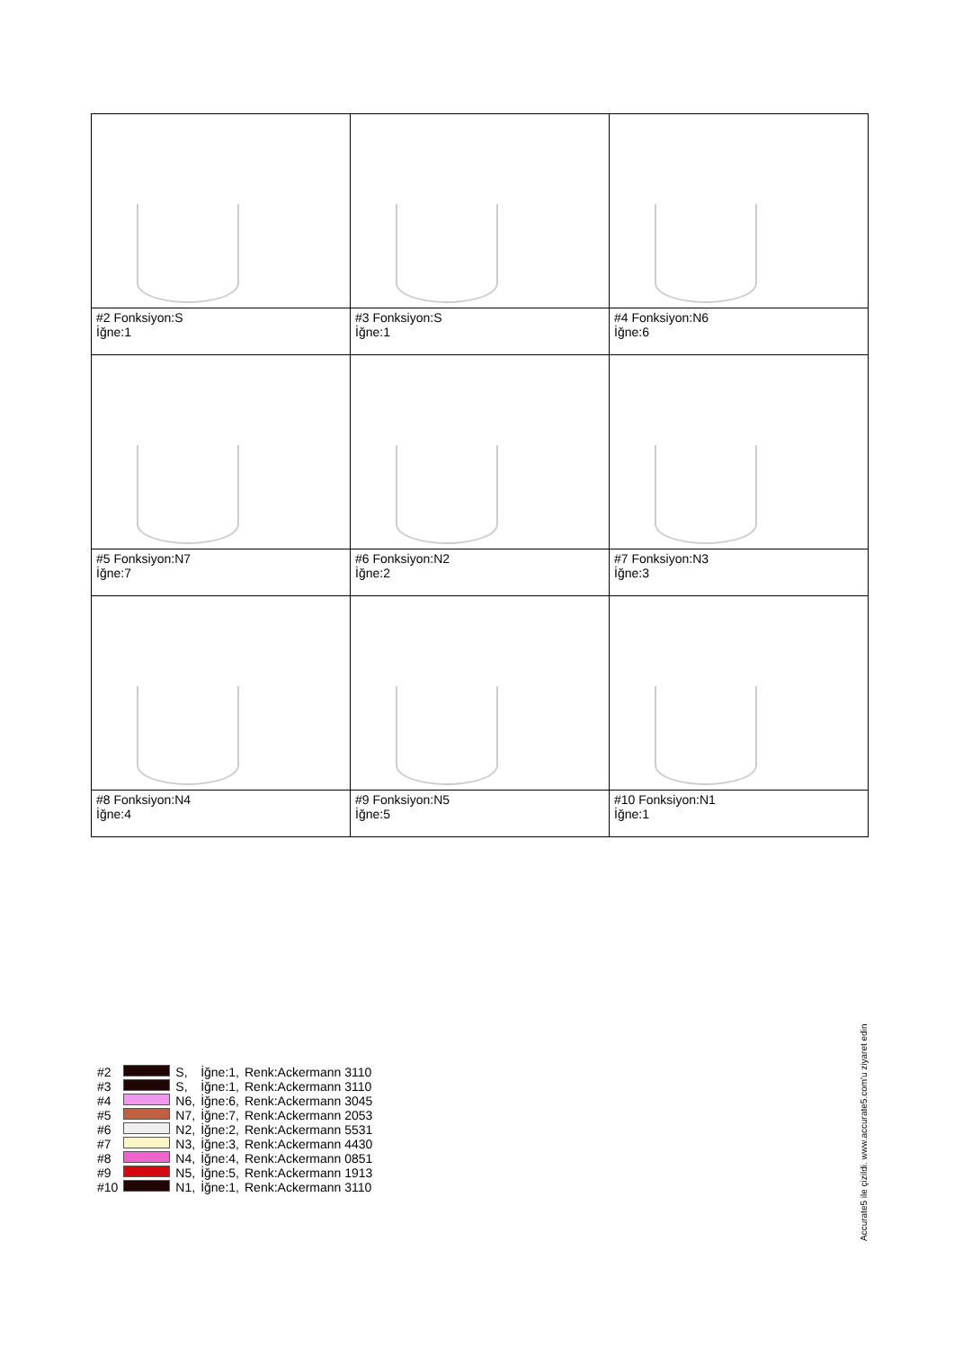| #2 Fonksiyon:S İğne:1 | #3 Fonksiyon:S İğne:1 | #4 Fonksiyon:N6 İğne:6 |
| #5 Fonksiyon:N7 İğne:7 | #6 Fonksiyon:N2 İğne:2 | #7 Fonksiyon:N3 İğne:3 |
| #8 Fonksiyon:N4 İğne:4 | #9 Fonksiyon:N5 İğne:5 | #10 Fonksiyon:N1 İğne:1 |
| #2 | | S, | İğne:1, | Renk:Ackermann 3110 |
| #3 | | S, | İğne:1, | Renk:Ackermann 3110 |
| #4 | | N6, | İğne:6, | Renk:Ackermann 3045 |
| #5 | | N7, | İğne:7, | Renk:Ackermann 2053 |
| #6 | | N2, | İğne:2, | Renk:Ackermann 5531 |
| #7 | | N3, | İğne:3, | Renk:Ackermann 4430 |
| #8 | | N4, | İğne:4, | Renk:Ackermann 0851 |
| #9 | | N5, | İğne:5, | Renk:Ackermann 1913 |
| #10 | | N1, | İğne:1, | Renk:Ackermann 3110 |
Accurate5 ile çizildi. www.accurate5.com'u ziyaret edin